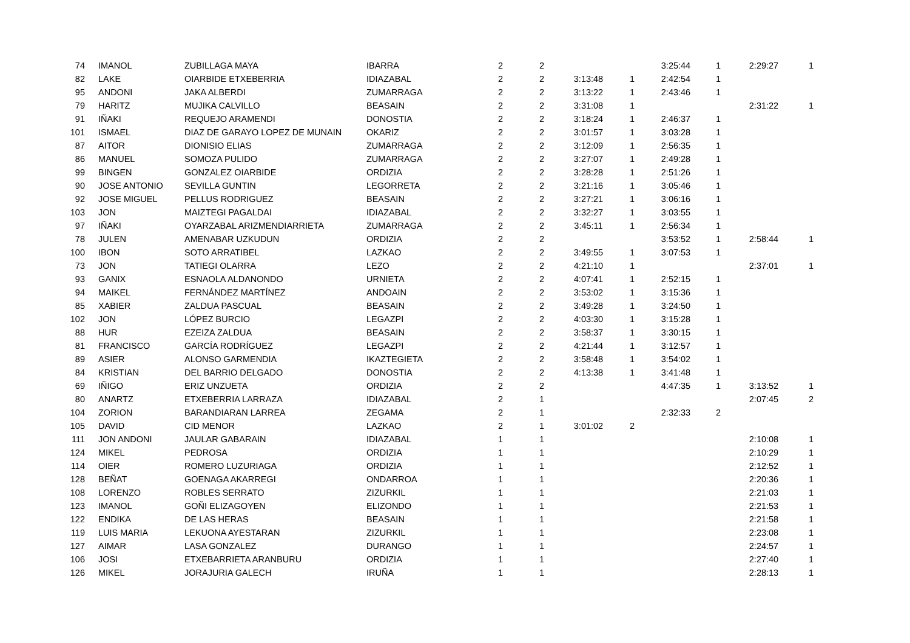| 74 | IMANOL | ZUBILLAGA MAYA | IBARRA | 2 | 2 | | | 3:25:44 | 1 | 2:29:27 | 1 |
| 82 | LAKE | OIARBIDE ETXEBERRIA | IDIAZABAL | 2 | 2 | 3:13:48 | 1 | 2:42:54 | 1 | | |
| 95 | ANDONI | JAKA ALBERDI | ZUMARRAGA | 2 | 2 | 3:13:22 | 1 | 2:43:46 | 1 | | |
| 79 | HARITZ | MUJIKA CALVILLO | BEASAIN | 2 | 2 | 3:31:08 | 1 | | | 2:31:22 | 1 |
| 91 | IÑAKI | REQUEJO ARAMENDI | DONOSTIA | 2 | 2 | 3:18:24 | 1 | 2:46:37 | 1 | | |
| 101 | ISMAEL | DIAZ DE GARAYO LOPEZ DE MUNAIN | OKARIZ | 2 | 2 | 3:01:57 | 1 | 3:03:28 | 1 | | |
| 87 | AITOR | DIONISIO ELIAS | ZUMARRAGA | 2 | 2 | 3:12:09 | 1 | 2:56:35 | 1 | | |
| 86 | MANUEL | SOMOZA PULIDO | ZUMARRAGA | 2 | 2 | 3:27:07 | 1 | 2:49:28 | 1 | | |
| 99 | BINGEN | GONZALEZ OIARBIDE | ORDIZIA | 2 | 2 | 3:28:28 | 1 | 2:51:26 | 1 | | |
| 90 | JOSE ANTONIO | SEVILLA GUNTIN | LEGORRETA | 2 | 2 | 3:21:16 | 1 | 3:05:46 | 1 | | |
| 92 | JOSE MIGUEL | PELLUS RODRIGUEZ | BEASAIN | 2 | 2 | 3:27:21 | 1 | 3:06:16 | 1 | | |
| 103 | JON | MAIZTEGI PAGALDAI | IDIAZABAL | 2 | 2 | 3:32:27 | 1 | 3:03:55 | 1 | | |
| 97 | IÑAKI | OYARZABAL ARIZMENDIARRIETA | ZUMARRAGA | 2 | 2 | 3:45:11 | 1 | 2:56:34 | 1 | | |
| 78 | JULEN | AMENABAR UZKUDUN | ORDIZIA | 2 | 2 | | | 3:53:52 | 1 | 2:58:44 | 1 |
| 100 | IBON | SOTO ARRATIBEL | LAZKAO | 2 | 2 | 3:49:55 | 1 | 3:07:53 | 1 | | |
| 73 | JON | TATIEGI OLARRA | LEZO | 2 | 2 | 4:21:10 | 1 | | | 2:37:01 | 1 |
| 93 | GANIX | ESNAOLA ALDANONDO | URNIETA | 2 | 2 | 4:07:41 | 1 | 2:52:15 | 1 | | |
| 94 | MAIKEL | FERNÁNDEZ MARTÍNEZ | ANDOAIN | 2 | 2 | 3:53:02 | 1 | 3:15:36 | 1 | | |
| 85 | XABIER | ZALDUA PASCUAL | BEASAIN | 2 | 2 | 3:49:28 | 1 | 3:24:50 | 1 | | |
| 102 | JON | LÓPEZ BURCIO | LEGAZPI | 2 | 2 | 4:03:30 | 1 | 3:15:28 | 1 | | |
| 88 | HUR | EZEIZA ZALDUA | BEASAIN | 2 | 2 | 3:58:37 | 1 | 3:30:15 | 1 | | |
| 81 | FRANCISCO | GARCÍA RODRÍGUEZ | LEGAZPI | 2 | 2 | 4:21:44 | 1 | 3:12:57 | 1 | | |
| 89 | ASIER | ALONSO GARMENDIA | IKAZTEGIETA | 2 | 2 | 3:58:48 | 1 | 3:54:02 | 1 | | |
| 84 | KRISTIAN | DEL BARRIO DELGADO | DONOSTIA | 2 | 2 | 4:13:38 | 1 | 3:41:48 | 1 | | |
| 69 | IÑIGO | ERIZ UNZUETA | ORDIZIA | 2 | 2 | | | 4:47:35 | 1 | 3:13:52 | 1 |
| 80 | ANARTZ | ETXEBERRIA LARRAZA | IDIAZABAL | 2 | 1 | | | | | 2:07:45 | 2 |
| 104 | ZORION | BARANDIARAN LARREA | ZEGAMA | 2 | 1 | | | 2:32:33 | 2 | | |
| 105 | DAVID | CID MENOR | LAZKAO | 2 | 1 | 3:01:02 | 2 | | | | |
| 111 | JON ANDONI | JAULAR GABARAIN | IDIAZABAL | 1 | 1 | | | | | 2:10:08 | 1 |
| 124 | MIKEL | PEDROSA | ORDIZIA | 1 | 1 | | | | | 2:10:29 | 1 |
| 114 | OIER | ROMERO LUZURIAGA | ORDIZIA | 1 | 1 | | | | | 2:12:52 | 1 |
| 128 | BEÑAT | GOENAGA AKARREGI | ONDARROA | 1 | 1 | | | | | 2:20:36 | 1 |
| 108 | LORENZO | ROBLES SERRATO | ZIZURKIL | 1 | 1 | | | | | 2:21:03 | 1 |
| 123 | IMANOL | GOÑI ELIZAGOYEN | ELIZONDO | 1 | 1 | | | | | 2:21:53 | 1 |
| 122 | ENDIKA | DE LAS HERAS | BEASAIN | 1 | 1 | | | | | 2:21:58 | 1 |
| 119 | LUIS MARIA | LEKUONA AYESTARAN | ZIZURKIL | 1 | 1 | | | | | 2:23:08 | 1 |
| 127 | AIMAR | LASA GONZALEZ | DURANGO | 1 | 1 | | | | | 2:24:57 | 1 |
| 106 | JOSI | ETXEBARRIETA ARANBURU | ORDIZIA | 1 | 1 | | | | | 2:27:40 | 1 |
| 126 | MIKEL | JORAJURIA GALECH | IRUÑA | 1 | 1 | | | | | 2:28:13 | 1 |